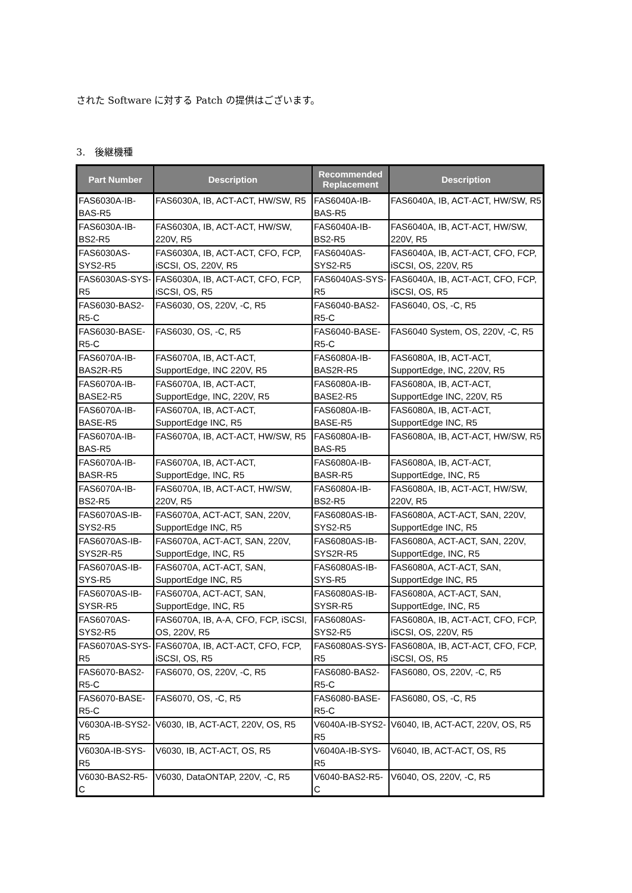された Software に対する Patch の提供はございます。
3.　後継機種
| Part Number | Description | Recommended Replacement | Description |
| --- | --- | --- | --- |
| FAS6030A-IB-BAS-R5 | FAS6030A, IB, ACT-ACT, HW/SW, R5 | FAS6040A-IB-BAS-R5 | FAS6040A, IB, ACT-ACT, HW/SW, R5 |
| FAS6030A-IB-BS2-R5 | FAS6030A, IB, ACT-ACT, HW/SW, 220V, R5 | FAS6040A-IB-BS2-R5 | FAS6040A, IB, ACT-ACT, HW/SW, 220V, R5 |
| FAS6030AS-SYS2-R5 | FAS6030A, IB, ACT-ACT, CFO, FCP, iSCSI, OS, 220V, R5 | FAS6040AS-SYS2-R5 | FAS6040A, IB, ACT-ACT, CFO, FCP, iSCSI, OS, 220V, R5 |
| FAS6030AS-SYS-R5 | FAS6030A, IB, ACT-ACT, CFO, FCP, iSCSI, OS, R5 | FAS6040AS-SYS-R5 | FAS6040A, IB, ACT-ACT, CFO, FCP, iSCSI, OS, R5 |
| FAS6030-BAS2-R5-C | FAS6030, OS, 220V, -C, R5 | FAS6040-BAS2-R5-C | FAS6040, OS, -C, R5 |
| FAS6030-BASE-R5-C | FAS6030, OS, -C, R5 | FAS6040-BASE-R5-C | FAS6040 System, OS, 220V, -C, R5 |
| FAS6070A-IB-BAS2R-R5 | FAS6070A, IB, ACT-ACT, SupportEdge, INC 220V, R5 | FAS6080A-IB-BAS2R-R5 | FAS6080A, IB, ACT-ACT, SupportEdge, INC, 220V, R5 |
| FAS6070A-IB-BASE2-R5 | FAS6070A, IB, ACT-ACT, SupportEdge, INC, 220V, R5 | FAS6080A-IB-BASE2-R5 | FAS6080A, IB, ACT-ACT, SupportEdge INC, 220V, R5 |
| FAS6070A-IB-BASE-R5 | FAS6070A, IB, ACT-ACT, SupportEdge INC, R5 | FAS6080A-IB-BASE-R5 | FAS6080A, IB, ACT-ACT, SupportEdge INC, R5 |
| FAS6070A-IB-BAS-R5 | FAS6070A, IB, ACT-ACT, HW/SW, R5 | FAS6080A-IB-BAS-R5 | FAS6080A, IB, ACT-ACT, HW/SW, R5 |
| FAS6070A-IB-BASR-R5 | FAS6070A, IB, ACT-ACT, SupportEdge, INC, R5 | FAS6080A-IB-BASR-R5 | FAS6080A, IB, ACT-ACT, SupportEdge, INC, R5 |
| FAS6070A-IB-BS2-R5 | FAS6070A, IB, ACT-ACT, HW/SW, 220V, R5 | FAS6080A-IB-BS2-R5 | FAS6080A, IB, ACT-ACT, HW/SW, 220V, R5 |
| FAS6070AS-IB-SYS2-R5 | FAS6070A, ACT-ACT, SAN, 220V, SupportEdge INC, R5 | FAS6080AS-IB-SYS2-R5 | FAS6080A, ACT-ACT, SAN, 220V, SupportEdge INC, R5 |
| FAS6070AS-IB-SYS2R-R5 | FAS6070A, ACT-ACT, SAN, 220V, SupportEdge, INC, R5 | FAS6080AS-IB-SYS2R-R5 | FAS6080A, ACT-ACT, SAN, 220V, SupportEdge, INC, R5 |
| FAS6070AS-IB-SYS-R5 | FAS6070A, ACT-ACT, SAN, SupportEdge INC, R5 | FAS6080AS-IB-SYS-R5 | FAS6080A, ACT-ACT, SAN, SupportEdge INC, R5 |
| FAS6070AS-IB-SYSR-R5 | FAS6070A, ACT-ACT, SAN, SupportEdge, INC, R5 | FAS6080AS-IB-SYSR-R5 | FAS6080A, ACT-ACT, SAN, SupportEdge, INC, R5 |
| FAS6070AS-SYS2-R5 | FAS6070A, IB, A-A, CFO, FCP, iSCSI, OS, 220V, R5 | FAS6080AS-SYS2-R5 | FAS6080A, IB, ACT-ACT, CFO, FCP, iSCSI, OS, 220V, R5 |
| FAS6070AS-SYS-R5 | FAS6070A, IB, ACT-ACT, CFO, FCP, iSCSI, OS, R5 | FAS6080AS-SYS-R5 | FAS6080A, IB, ACT-ACT, CFO, FCP, iSCSI, OS, R5 |
| FAS6070-BAS2-R5-C | FAS6070, OS, 220V, -C, R5 | FAS6080-BAS2-R5-C | FAS6080, OS, 220V, -C, R5 |
| FAS6070-BASE-R5-C | FAS6070, OS, -C, R5 | FAS6080-BASE-R5-C | FAS6080, OS, -C, R5 |
| V6030A-IB-SYS2-R5 | V6030, IB, ACT-ACT, 220V, OS, R5 | V6040A-IB-SYS2-R5 | V6040, IB, ACT-ACT, 220V, OS, R5 |
| V6030A-IB-SYS-R5 | V6030, IB, ACT-ACT, OS, R5 | V6040A-IB-SYS-R5 | V6040, IB, ACT-ACT, OS, R5 |
| V6030-BAS2-R5-C | V6030, DataONTAP, 220V, -C, R5 | V6040-BAS2-R5-C | V6040, OS, 220V, -C, R5 |